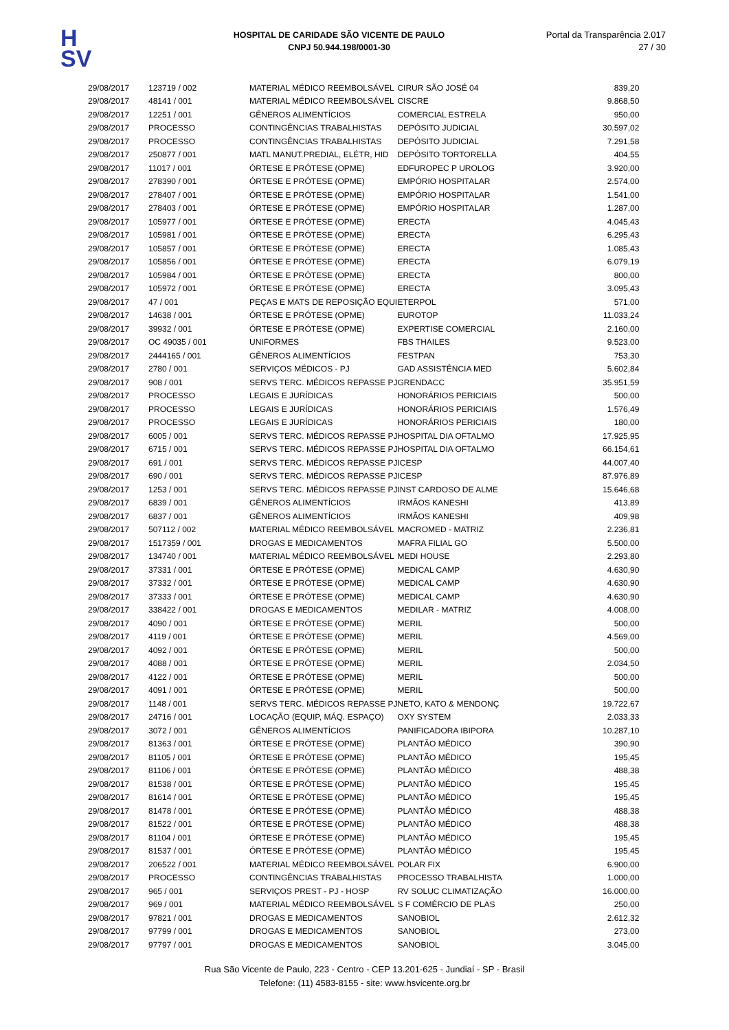H
SV
HOSPITAL DE CARIDADE SÃO VICENTE DE PAULO
CNPJ 50.944.198/0001-30
Portal da Transparência 2.017
27 / 30
| 29/08/2017 | 123719 / 002 | MATERIAL MÉDICO REEMBOLSÁVEL | CIRUR SÃO JOSÉ 04 | 839,20 |
| 29/08/2017 | 48141 / 001 | MATERIAL MÉDICO REEMBOLSÁVEL | CISCRE | 9.868,50 |
| 29/08/2017 | 12251 / 001 | GÊNEROS ALIMENTÍCIOS | COMERCIAL ESTRELA | 950,00 |
| 29/08/2017 | PROCESSO | CONTINGÊNCIAS TRABALHISTAS | DEPÓSITO JUDICIAL | 30.597,02 |
| 29/08/2017 | PROCESSO | CONTINGÊNCIAS TRABALHISTAS | DEPÓSITO JUDICIAL | 7.291,58 |
| 29/08/2017 | 250877 / 001 | MATL MANUT.PREDIAL, ELÉTR, HID | DEPÓSITO TORTORELLA | 404,55 |
| 29/08/2017 | 11017 / 001 | ÓRTESE E PRÓTESE (OPME) | EDFUROPEC P UROLOG | 3.920,00 |
| 29/08/2017 | 278390 / 001 | ÓRTESE E PRÓTESE (OPME) | EMPÓRIO HOSPITALAR | 2.574,00 |
| 29/08/2017 | 278407 / 001 | ÓRTESE E PRÓTESE (OPME) | EMPÓRIO HOSPITALAR | 1.541,00 |
| 29/08/2017 | 278403 / 001 | ÓRTESE E PRÓTESE (OPME) | EMPÓRIO HOSPITALAR | 1.287,00 |
| 29/08/2017 | 105977 / 001 | ÓRTESE E PRÓTESE (OPME) | ERECTA | 4.045,43 |
| 29/08/2017 | 105981 / 001 | ÓRTESE E PRÓTESE (OPME) | ERECTA | 6.295,43 |
| 29/08/2017 | 105857 / 001 | ÓRTESE E PRÓTESE (OPME) | ERECTA | 1.085,43 |
| 29/08/2017 | 105856 / 001 | ÓRTESE E PRÓTESE (OPME) | ERECTA | 6.079,19 |
| 29/08/2017 | 105984 / 001 | ÓRTESE E PRÓTESE (OPME) | ERECTA | 800,00 |
| 29/08/2017 | 105972 / 001 | ÓRTESE E PRÓTESE (OPME) | ERECTA | 3.095,43 |
| 29/08/2017 | 47 / 001 | PEÇAS E MATS DE REPOSIÇÃO EQUI | ETERPOL | 571,00 |
| 29/08/2017 | 14638 / 001 | ÓRTESE E PRÓTESE (OPME) | EUROTOP | 11.033,24 |
| 29/08/2017 | 39932 / 001 | ÓRTESE E PRÓTESE (OPME) | EXPERTISE COMERCIAL | 2.160,00 |
| 29/08/2017 | OC 49035 / 001 | UNIFORMES | FBS THAILES | 9.523,00 |
| 29/08/2017 | 2444165 / 001 | GÊNEROS ALIMENTÍCIOS | FESTPAN | 753,30 |
| 29/08/2017 | 2780 / 001 | SERVIÇOS MÉDICOS - PJ | GAD ASSISTÊNCIA MED | 5.602,84 |
| 29/08/2017 | 908 / 001 | SERVS TERC. MÉDICOS REPASSE PJ | GRENDACC | 35.951,59 |
| 29/08/2017 | PROCESSO | LEGAIS E JURÍDICAS | HONORÁRIOS PERICIAIS | 500,00 |
| 29/08/2017 | PROCESSO | LEGAIS E JURÍDICAS | HONORÁRIOS PERICIAIS | 1.576,49 |
| 29/08/2017 | PROCESSO | LEGAIS E JURÍDICAS | HONORÁRIOS PERICIAIS | 180,00 |
| 29/08/2017 | 6005 / 001 | SERVS TERC. MÉDICOS REPASSE PJ | HOSPITAL DIA OFTALMO | 17.925,95 |
| 29/08/2017 | 6715 / 001 | SERVS TERC. MÉDICOS REPASSE PJ | HOSPITAL DIA OFTALMO | 66.154,61 |
| 29/08/2017 | 691 / 001 | SERVS TERC. MÉDICOS REPASSE PJ | ICESP | 44.007,40 |
| 29/08/2017 | 690 / 001 | SERVS TERC. MÉDICOS REPASSE PJ | ICESP | 87.976,89 |
| 29/08/2017 | 1253 / 001 | SERVS TERC. MÉDICOS REPASSE PJ | INST CARDOSO DE ALME | 15.646,68 |
| 29/08/2017 | 6839 / 001 | GÊNEROS ALIMENTÍCIOS | IRMÃOS KANESHI | 413,89 |
| 29/08/2017 | 6837 / 001 | GÊNEROS ALIMENTÍCIOS | IRMÃOS KANESHI | 409,98 |
| 29/08/2017 | 507112 / 002 | MATERIAL MÉDICO REEMBOLSÁVEL | MACROMED - MATRIZ | 2.236,81 |
| 29/08/2017 | 1517359 / 001 | DROGAS E MEDICAMENTOS | MAFRA FILIAL GO | 5.500,00 |
| 29/08/2017 | 134740 / 001 | MATERIAL MÉDICO REEMBOLSÁVEL | MEDI HOUSE | 2.293,80 |
| 29/08/2017 | 37331 / 001 | ÓRTESE E PRÓTESE (OPME) | MEDICAL CAMP | 4.630,90 |
| 29/08/2017 | 37332 / 001 | ÓRTESE E PRÓTESE (OPME) | MEDICAL CAMP | 4.630,90 |
| 29/08/2017 | 37333 / 001 | ÓRTESE E PRÓTESE (OPME) | MEDICAL CAMP | 4.630,90 |
| 29/08/2017 | 338422 / 001 | DROGAS E MEDICAMENTOS | MEDILAR - MATRIZ | 4.008,00 |
| 29/08/2017 | 4090 / 001 | ÓRTESE E PRÓTESE (OPME) | MERIL | 500,00 |
| 29/08/2017 | 4119 / 001 | ÓRTESE E PRÓTESE (OPME) | MERIL | 4.569,00 |
| 29/08/2017 | 4092 / 001 | ÓRTESE E PRÓTESE (OPME) | MERIL | 500,00 |
| 29/08/2017 | 4088 / 001 | ÓRTESE E PRÓTESE (OPME) | MERIL | 2.034,50 |
| 29/08/2017 | 4122 / 001 | ÓRTESE E PRÓTESE (OPME) | MERIL | 500,00 |
| 29/08/2017 | 4091 / 001 | ÓRTESE E PRÓTESE (OPME) | MERIL | 500,00 |
| 29/08/2017 | 1148 / 001 | SERVS TERC. MÉDICOS REPASSE PJ | NETO, KATO & MENDONÇ | 19.722,67 |
| 29/08/2017 | 24716 / 001 | LOCAÇÃO (EQUIP, MÁQ. ESPAÇO) | OXY SYSTEM | 2.033,33 |
| 29/08/2017 | 3072 / 001 | GÊNEROS ALIMENTÍCIOS | PANIFICADORA IBIPORA | 10.287,10 |
| 29/08/2017 | 81363 / 001 | ÓRTESE E PRÓTESE (OPME) | PLANTÃO MÉDICO | 390,90 |
| 29/08/2017 | 81105 / 001 | ÓRTESE E PRÓTESE (OPME) | PLANTÃO MÉDICO | 195,45 |
| 29/08/2017 | 81106 / 001 | ÓRTESE E PRÓTESE (OPME) | PLANTÃO MÉDICO | 488,38 |
| 29/08/2017 | 81538 / 001 | ÓRTESE E PRÓTESE (OPME) | PLANTÃO MÉDICO | 195,45 |
| 29/08/2017 | 81614 / 001 | ÓRTESE E PRÓTESE (OPME) | PLANTÃO MÉDICO | 195,45 |
| 29/08/2017 | 81478 / 001 | ÓRTESE E PRÓTESE (OPME) | PLANTÃO MÉDICO | 488,38 |
| 29/08/2017 | 81522 / 001 | ÓRTESE E PRÓTESE (OPME) | PLANTÃO MÉDICO | 488,38 |
| 29/08/2017 | 81104 / 001 | ÓRTESE E PRÓTESE (OPME) | PLANTÃO MÉDICO | 195,45 |
| 29/08/2017 | 81537 / 001 | ÓRTESE E PRÓTESE (OPME) | PLANTÃO MÉDICO | 195,45 |
| 29/08/2017 | 206522 / 001 | MATERIAL MÉDICO REEMBOLSÁVEL | POLAR FIX | 6.900,00 |
| 29/08/2017 | PROCESSO | CONTINGÊNCIAS TRABALHISTAS | PROCESSO TRABALHISTA | 1.000,00 |
| 29/08/2017 | 965 / 001 | SERVIÇOS PREST - PJ - HOSP | RV SOLUC CLIMATIZAÇÃO | 16.000,00 |
| 29/08/2017 | 969 / 001 | MATERIAL MÉDICO REEMBOLSÁVEL | S F COMÉRCIO DE PLAS | 250,00 |
| 29/08/2017 | 97821 / 001 | DROGAS E MEDICAMENTOS | SANOBIOL | 2.612,32 |
| 29/08/2017 | 97799 / 001 | DROGAS E MEDICAMENTOS | SANOBIOL | 273,00 |
| 29/08/2017 | 97797 / 001 | DROGAS E MEDICAMENTOS | SANOBIOL | 3.045,00 |
Rua São Vicente de Paulo, 223 - Centro - CEP 13.201-625 - Jundiaí - SP - Brasil
Telefone: (11) 4583-8155 - site: www.hsvicente.org.br